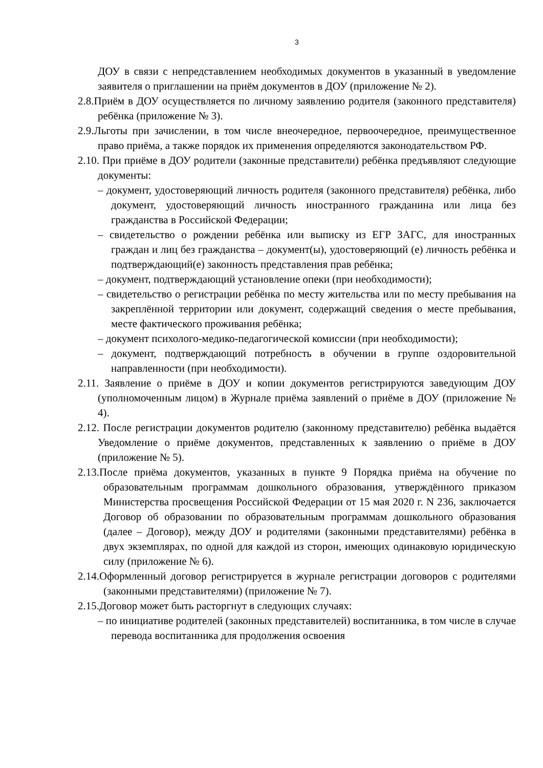3
ДОУ в связи с непредставлением необходимых документов в указанный в уведомление заявителя о приглашении на приём документов в ДОУ (приложение № 2).
2.8.Приём в ДОУ осуществляется по личному заявлению родителя (законного представителя) ребёнка (приложение № 3).
2.9.Льготы при зачислении, в том числе внеочередное, первоочередное, преимущественное право приёма, а также порядок их применения определяются законодательством РФ.
2.10. При приёме в ДОУ родители (законные представители) ребёнка предъявляют следующие документы:
– документ, удостоверяющий личность родителя (законного представителя) ребёнка, либо документ, удостоверяющий личность иностранного гражданина или лица без гражданства в Российской Федерации;
– свидетельство о рождении ребёнка или выписку из ЕГР ЗАГС, для иностранных граждан и лиц без гражданства – документ(ы), удостоверяющий (е) личность ребёнка и подтверждающий(е) законность представления прав ребёнка;
– документ, подтверждающий установление опеки (при необходимости);
– свидетельство о регистрации ребёнка по месту жительства или по месту пребывания на закреплённой территории или документ, содержащий сведения о месте пребывания, месте фактического проживания ребёнка;
– документ психолого-медико-педагогической комиссии (при необходимости);
– документ, подтверждающий потребность в обучении в группе оздоровительной направленности (при необходимости).
2.11. Заявление о приёме в ДОУ и копии документов регистрируются заведующим ДОУ (уполномоченным лицом) в Журнале приёма заявлений о приёме в ДОУ (приложение № 4).
2.12. После регистрации документов родителю (законному представителю) ребёнка выдаётся Уведомление о приёме документов, представленных к заявлению о приёме в ДОУ (приложение № 5).
2.13.После приёма документов, указанных в пункте 9 Порядка приёма на обучение по образовательным программам дошкольного образования, утверждённого приказом Министерства просвещения Российской Федерации от 15 мая 2020 г. N 236, заключается Договор об образовании по образовательным программам дошкольного образования (далее – Договор), между ДОУ и родителями (законными представителями) ребёнка в двух экземплярах, по одной для каждой из сторон, имеющих одинаковую юридическую силу (приложение № 6).
2.14.Оформленный договор регистрируется в журнале регистрации договоров с родителями (законными представителями) (приложение № 7).
2.15.Договор может быть расторгнут в следующих случаях:
– по инициативе родителей (законных представителей) воспитанника, в том числе в случае перевода воспитанника для продолжения освоения